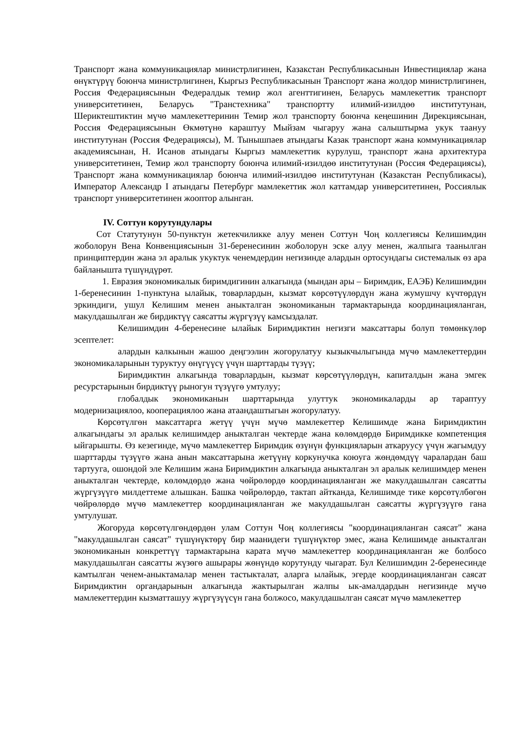Транспорт жана коммуникациялар министрлигинен, Казакстан Республикасынын Инвестициялар жана өнүктүрүү боюнча министрлигинен, Кыргыз Республикасынын Транспорт жана жолдор министрлигинен, Россия Федерациясынын Федералдык темир жол агенттигинен, Беларусь мамлекеттик транспорт университетинен, Беларусь "Транстехника" транспортту илимий-изилдөө институтунан, Шериктештиктин мүчө мамлекеттеринин Темир жол транспорту боюнча кеңешинин Дирекциясынан, Россия Федерациясынын Өкмөтүнө караштуу Мыйзам чыгаруу жана салыштырма укук таануу институтунан (Россия Федерациясы), М. Тынышпаев атындагы Казак транспорт жана коммуникациялар академиясынан, Н. Исанов атындагы Кыргыз мамлекеттик курулуш, транспорт жана архитектура университетинен, Темир жол транспорту боюнча илимий-изилдөө институтунан (Россия Федерациясы), Транспорт жана коммуникациялар боюнча илимий-изилдөө институтунан (Казакстан Республикасы), Император Александр I атындагы Петербург мамлекеттик жол каттамдар университетинен, Россиялык транспорт университетинен жооптор алынган.
IV. Соттун корутундулары
Сот Статутунун 50-пунктун жетекчиликке алуу менен Соттун Чоң коллегиясы Келишимдин жоболорун Вена Конвенциясынын 31-беренесинин жоболорун эске алуу менен, жалпыга таанылган принциптердин жана эл аралык укуктук ченемдердин негизинде алардын ортосундагы системалык өз ара байланышта түшүндүрөт.
1. Евразия экономикалык биримдигинин алкагында (мындан ары – Биримдик, ЕАЭБ) Келишимдин 1-беренесинин 1-пунктуна ылайык, товарлардын, кызмат көрсөтүүлөрдүн жана жумушчу күчтөрдүн эркиндиги, ушул Келишим менен аныкталган экономиканын тармактарында координацияланган, макулдашылган же бирдиктүү саясатты жүргүзүү камсыздалат.
Келишимдин 4-беренесине ылайык Биримдиктин негизги максаттары болуп төмөнкүлөр эсептелет:
алардын калкынын жашоо деңгээлин жогорулатуу кызыкчылыгында мүчө мамлекеттердин экономикаларынын туруктуу өнүгүүсү үчүн шарттарды түзүү;
Биримдиктин алкагында товарлардын, кызмат көрсөтүүлөрдүн, капиталдын жана эмгек ресурстарынын бирдиктүү рыногун түзүүгө умтулуу;
глобалдык экономиканын шарттарында улуттук экономикаларды ар тараптуу модернизациялоо, кооперациялоо жана атаандаштыгын жогорулатуу.
Көрсөтүлгөн максаттарга жетүү үчүн мүчө мамлекеттер Келишимде жана Биримдиктин алкагындагы эл аралык келишимдер аныкталган чектерде жана көлөмдөрдө Биримдикке компетенция ыйгарышты. Өз кезегинде, мүчө мамлекеттер Биримдик өзүнүн функцияларын аткаруусу үчүн жагымдуу шарттарды түзүүгө жана анын максаттарына жетүүнү коркунучка коюуга жөндөмдүү чаралардан баш тартууга, ошондой эле Келишим жана Биримдиктин алкагында аныкталган эл аралык келишимдер менен аныкталган чектерде, көлөмдөрдө жана чөйрөлөрдө координацияланган же макулдашылган саясатты жүргүзүүгө милдеттеме алышкан. Башка чөйрөлөрдө, тактап айтканда, Келишимде тике көрсөтүлбөгөн чөйрөлөрдө мүчө мамлекеттер координацияланган же макулдашылган саясатты жүргүзүүгө гана умтулушат.
Жогоруда көрсөтүлгөндөрдөн улам Соттун Чоң коллегиясы "координацияланган саясат" жана "макулдашылган саясат" түшүнүктөрү бир маанидеги түшүнүктөр эмес, жана Келишимде аныкталган экономиканын конкреттүү тармактарына карата мүчө мамлекеттер координацияланган же болбосо макулдашылган саясатты жүзөгө ашырары жөнүндө корутунду чыгарат. Бул Келишимдин 2-беренесинде камтылган ченем-аныктамалар менен тастыкталат, аларга ылайык, эгерде координацияланган саясат Биримдиктин органдарынын алкагында жактырылган жалпы ык-амалдардын негизинде мүчө мамлекеттердин кызматташуу жүргүзүүсүн гана болжосо, макулдашылган саясат мүчө мамлекеттер